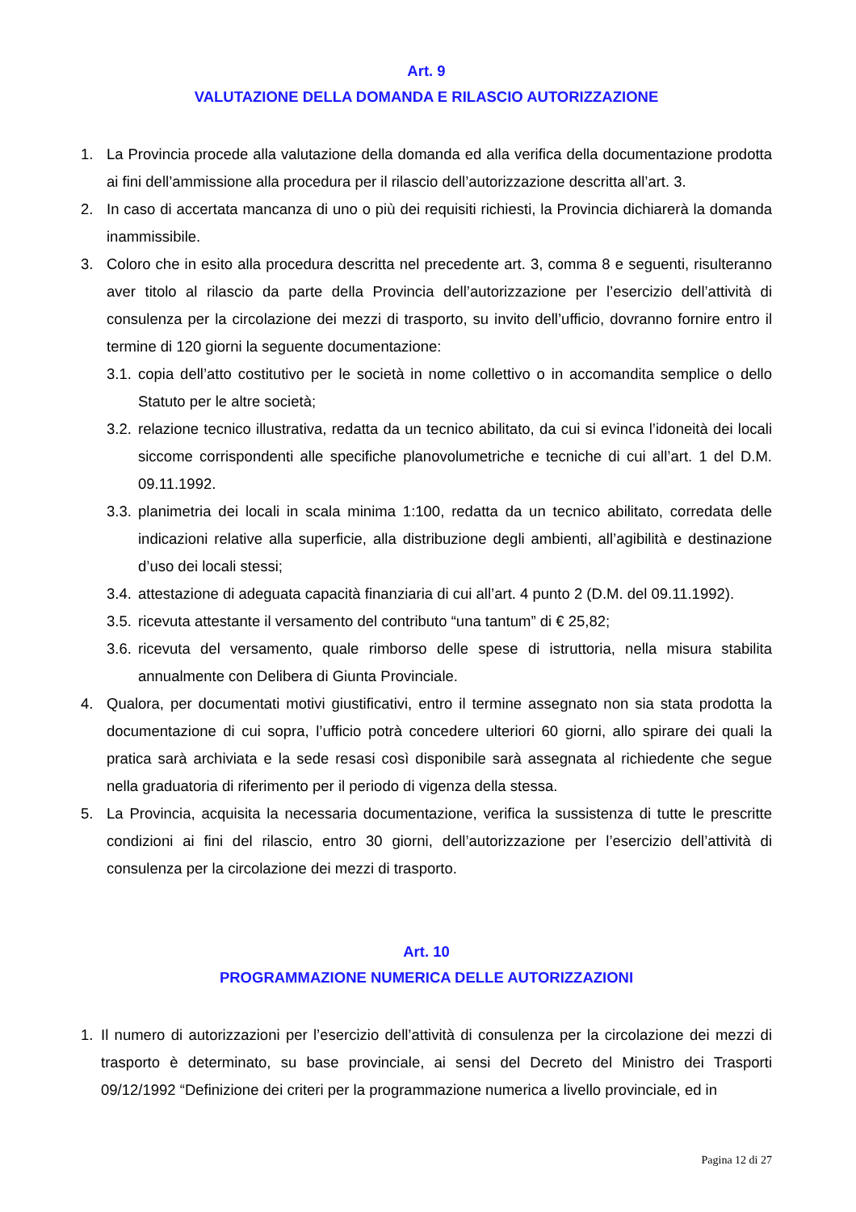Art. 9
VALUTAZIONE DELLA DOMANDA E RILASCIO AUTORIZZAZIONE
1. La Provincia procede alla valutazione della domanda ed alla verifica della documentazione prodotta ai fini dell’ammissione alla procedura per il rilascio dell’autorizzazione descritta all’art. 3.
2. In caso di accertata mancanza di uno o più dei requisiti richiesti, la Provincia dichiarerà la domanda inammissibile.
3. Coloro che in esito alla procedura descritta nel precedente art. 3, comma 8 e seguenti, risulteranno aver titolo al rilascio da parte della Provincia dell’autorizzazione per l’esercizio dell’attività di consulenza per la circolazione dei mezzi di trasporto, su invito dell’ufficio, dovranno fornire entro il termine di 120 giorni la seguente documentazione:
3.1. copia dell’atto costitutivo per le società in nome collettivo o in accomandita semplice o dello Statuto per le altre società;
3.2. relazione tecnico illustrativa, redatta da un tecnico abilitato, da cui si evinca l’idoneità dei locali siccome corrispondenti alle specifiche planovolumetriche e tecniche di cui all’art. 1 del D.M. 09.11.1992.
3.3. planimetria dei locali in scala minima 1:100, redatta da un tecnico abilitato, corredata delle indicazioni relative alla superficie, alla distribuzione degli ambienti, all’agibilità e destinazione d’uso dei locali stessi;
3.4. attestazione di adeguata capacità finanziaria di cui all’art. 4 punto 2 (D.M. del 09.11.1992).
3.5. ricevuta attestante il versamento del contributo “una tantum” di € 25,82;
3.6. ricevuta del versamento, quale rimborso delle spese di istruttoria, nella misura stabilita annualmente con Delibera di Giunta Provinciale.
4. Qualora, per documentati motivi giustificativi, entro il termine assegnato non sia stata prodotta la documentazione di cui sopra, l’ufficio potrà concedere ulteriori 60 giorni, allo spirare dei quali la pratica sarà archiviata e la sede resasi così disponibile sarà assegnata al richiedente che segue nella graduatoria di riferimento per il periodo di vigenza della stessa.
5. La Provincia, acquisita la necessaria documentazione, verifica la sussistenza di tutte le prescritte condizioni ai fini del rilascio, entro 30 giorni, dell’autorizzazione per l’esercizio dell’attività di consulenza per la circolazione dei mezzi di trasporto.
Art. 10
PROGRAMMAZIONE NUMERICA DELLE AUTORIZZAZIONI
1. Il numero di autorizzazioni per l’esercizio dell’attività di consulenza per la circolazione dei mezzi di trasporto è determinato, su base provinciale, ai sensi del Decreto del Ministro dei Trasporti 09/12/1992 “Definizione dei criteri per la programmazione numerica a livello provinciale, ed in
Pagina 12 di 27